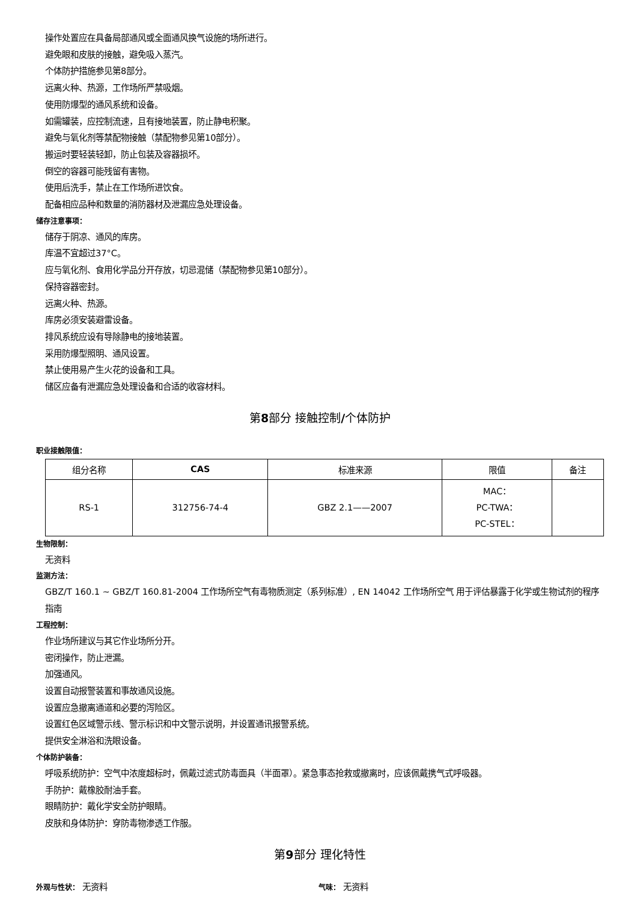操作处置应在具备局部通风或全面通风换气设施的场所进行。
避免眼和皮肤的接触，避免吸入蒸汽。
个体防护措施参见第8部分。
远离火种、热源，工作场所严禁吸烟。
使用防爆型的通风系统和设备。
如需罐装，应控制流速，且有接地装置，防止静电积聚。
避免与氧化剂等禁配物接触（禁配物参见第10部分）。
搬运时要轻装轻卸，防止包装及容器损坏。
倒空的容器可能残留有害物。
使用后洗手，禁止在工作场所进饮食。
配备相应品种和数量的消防器材及泄漏应急处理设备。
储存注意事项：
储存于阴凉、通风的库房。
库温不宜超过37°C。
应与氧化剂、食用化学品分开存放，切忌混储（禁配物参见第10部分）。
保持容器密封。
远离火种、热源。
库房必须安装避雷设备。
排风系统应设有导除静电的接地装置。
采用防爆型照明、通风设置。
禁止使用易产生火花的设备和工具。
储区应备有泄漏应急处理设备和合适的收容材料。
第8部分 接触控制/个体防护
职业接触限值：
| 组分名称 | CAS | 标准来源 | 限值 | 备注 |
| --- | --- | --- | --- | --- |
| RS-1 | 312756-74-4 | GBZ 2.1——2007 | MAC： PC-TWA： PC-STEL： | |
生物限制：
无资料
监测方法：
GBZ/T 160.1 ~ GBZ/T 160.81-2004 工作场所空气有毒物质测定（系列标准）, EN 14042 工作场所空气 用于评估暴露于化学或生物试剂的程序指南
工程控制：
作业场所建议与其它作业场所分开。
密闭操作，防止泄漏。
加强通风。
设置自动报警装置和事故通风设施。
设置应急撤离通道和必要的泻险区。
设置红色区域警示线、警示标识和中文警示说明，并设置通讯报警系统。
提供安全淋浴和洗眼设备。
个体防护装备：
呼吸系统防护：空气中浓度超标时，佩戴过滤式防毒面具（半面罩）。紧急事态抢救或撤离时，应该佩戴携气式呼吸器。
手防护：戴橡胶耐油手套。
眼睛防护：戴化学安全防护眼睛。
皮肤和身体防护：穿防毒物渗透工作服。
第9部分 理化特性
外观与性状： 无资料
气味： 无资料